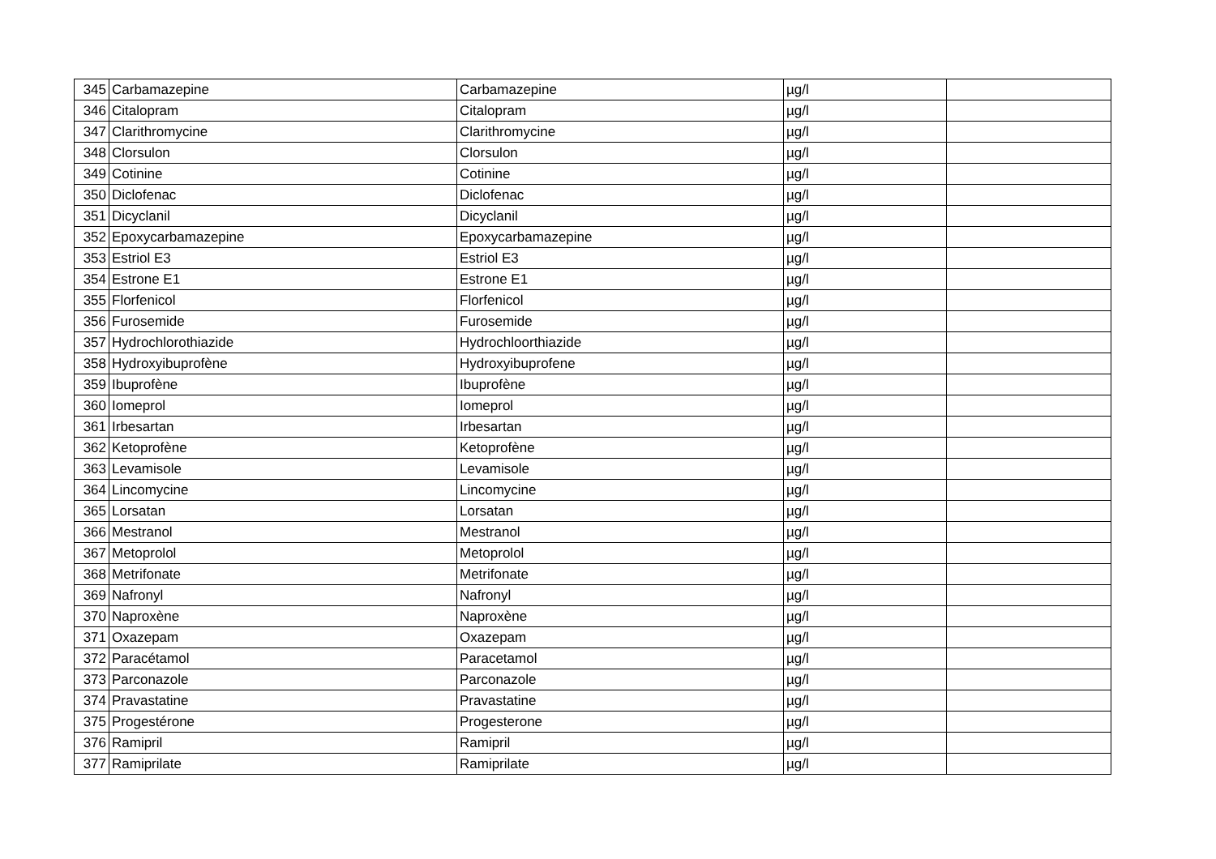| 345 | Carbamazepine | Carbamazepine | µg/l | |
| 346 | Citalopram | Citalopram | µg/l | |
| 347 | Clarithromycine | Clarithromycine | µg/l | |
| 348 | Clorsulon | Clorsulon | µg/l | |
| 349 | Cotinine | Cotinine | µg/l | |
| 350 | Diclofenac | Diclofenac | µg/l | |
| 351 | Dicyclanil | Dicyclanil | µg/l | |
| 352 | Epoxycarbamazepine | Epoxycarbamazepine | µg/l | |
| 353 | Estriol E3 | Estriol E3 | µg/l | |
| 354 | Estrone E1 | Estrone E1 | µg/l | |
| 355 | Florfenicol | Florfenicol | µg/l | |
| 356 | Furosemide | Furosemide | µg/l | |
| 357 | Hydrochlorothiazide | Hydrochloorthiazide | µg/l | |
| 358 | Hydroxyibuprofène | Hydroxyibuprofene | µg/l | |
| 359 | Ibuprofène | Ibuprofène | µg/l | |
| 360 | Iomeprol | Iomeprol | µg/l | |
| 361 | Irbesartan | Irbesartan | µg/l | |
| 362 | Ketoprofène | Ketoprofène | µg/l | |
| 363 | Levamisole | Levamisole | µg/l | |
| 364 | Lincomycine | Lincomycine | µg/l | |
| 365 | Lorsatan | Lorsatan | µg/l | |
| 366 | Mestranol | Mestranol | µg/l | |
| 367 | Metoprolol | Metoprolol | µg/l | |
| 368 | Metrifonate | Metrifonate | µg/l | |
| 369 | Nafronyl | Nafronyl | µg/l | |
| 370 | Naproxène | Naproxène | µg/l | |
| 371 | Oxazepam | Oxazepam | µg/l | |
| 372 | Paracétamol | Paracetamol | µg/l | |
| 373 | Parconazole | Parconazole | µg/l | |
| 374 | Pravastatine | Pravastatine | µg/l | |
| 375 | Progestérone | Progesterone | µg/l | |
| 376 | Ramipril | Ramipril | µg/l | |
| 377 | Ramiprilate | Ramiprilate | µg/l | |